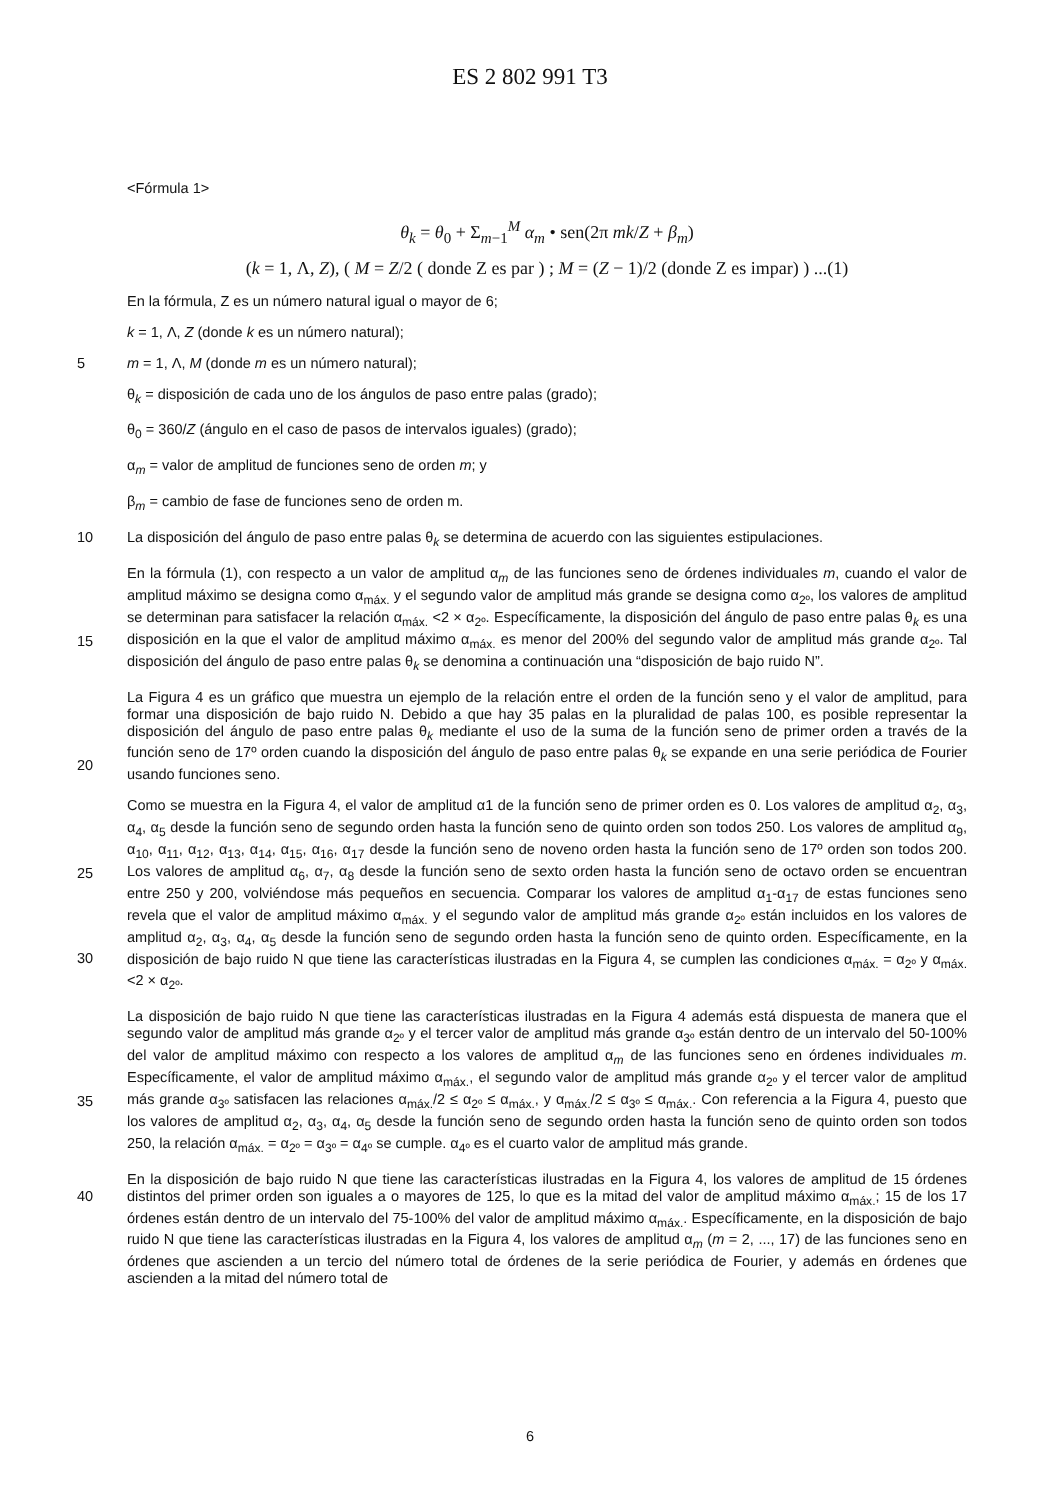ES 2 802 991 T3
<Fórmula 1>
θ<sub>k</sub> = θ<sub>0</sub> + Σ<sub>m−1</sub><sup>M</sup> α<sub>m</sub> • sen(2π mk/Z + β<sub>m</sub>)
(k = 1, Λ, Z), ( M = Z/2 ( donde Z es par ) ; M = (Z − 1)/2 (donde Z es impar) ) ...(1)
En la fórmula, Z es un número natural igual o mayor de 6;
k = 1, Λ, Z (donde k es un número natural);
5 m = 1, Λ, M (donde m es un número natural);
θ<sub>k</sub> = disposición de cada uno de los ángulos de paso entre palas (grado);
θ<sub>0</sub> = 360/Z (ángulo en el caso de pasos de intervalos iguales) (grado);
α<sub>m</sub> = valor de amplitud de funciones seno de orden m; y
β<sub>m</sub> = cambio de fase de funciones seno de orden m.
10 La disposición del ángulo de paso entre palas θ<sub>k</sub> se determina de acuerdo con las siguientes estipulaciones.
En la fórmula (1), con respecto a un valor de amplitud α<sub>m</sub> de las funciones seno de órdenes individuales m, cuando el valor de amplitud máximo se designa como α<sub>máx.</sub> y el segundo valor de amplitud más grande se designa como α<sub>2º</sub>, los valores de amplitud se determinan para satisfacer la relación α<sub>máx.</sub> <2 × α<sub>2º</sub>. Específicamente, la disposición del ángulo de paso entre palas θ<sub>k</sub> es una disposición en la que el valor de amplitud máximo α<sub>máx.</sub> es menor del 200% del
15
segundo valor de amplitud más grande α<sub>2º</sub>. Tal disposición del ángulo de paso entre palas θ<sub>k</sub> se denomina a continuación una “disposición de bajo ruido N”.
La Figura 4 es un gráfico que muestra un ejemplo de la relación entre el orden de la función seno y el valor de amplitud, para formar una disposición de bajo ruido N. Debido a que hay 35 palas en la pluralidad de palas 100, es posible representar la disposición del ángulo de paso entre palas θ<sub>k</sub> mediante el uso de la suma de la función seno
20
de primer orden a través de la función seno de 17º orden cuando la disposición del ángulo de paso entre palas θ<sub>k</sub> se expande en una serie periódica de Fourier usando funciones seno.
Como se muestra en la Figura 4, el valor de amplitud α1 de la función seno de primer orden es 0. Los valores de amplitud α<sub>2</sub>, α<sub>3</sub>, α<sub>4</sub>, α<sub>5</sub> desde la función seno de segundo orden hasta la función seno de quinto orden son todos 250. Los valores de amplitud α<sub>9</sub>, α<sub>10</sub>, α<sub>11</sub>, α<sub>12</sub>, α<sub>13</sub>, α<sub>14</sub>, α<sub>15</sub>, α<sub>16</sub>, α<sub>17</sub> desde la función seno de noveno orden hasta la
25
función seno de 17º orden son todos 200. Los valores de amplitud α<sub>6</sub>, α<sub>7</sub>, α<sub>8</sub> desde la función seno de sexto orden hasta la función seno de octavo orden se encuentran entre 250 y 200, volviéndose más pequeños en secuencia. Comparar los valores de amplitud α<sub>1</sub>-α<sub>17</sub> de estas funciones seno revela que el valor de amplitud máximo α<sub>máx.</sub> y el segundo valor de amplitud más grande α<sub>2º</sub> están incluidos en los valores de amplitud α<sub>2</sub>, α<sub>3</sub>, α<sub>4</sub>, α<sub>5</sub> desde la función seno de segundo orden hasta la función seno de quinto orden. Específicamente, en la disposición de bajo ruido N
30
que tiene las características ilustradas en la Figura 4, se cumplen las condiciones α<sub>máx.</sub> = α<sub>2º</sub> y α<sub>máx.</sub> <2 × α<sub>2º</sub>.
La disposición de bajo ruido N que tiene las características ilustradas en la Figura 4 además está dispuesta de manera que el segundo valor de amplitud más grande α<sub>2º</sub> y el tercer valor de amplitud más grande α<sub>3º</sub> están dentro de un intervalo del 50-100% del valor de amplitud máximo con respecto a los valores de amplitud α<sub>m</sub> de las funciones seno en órdenes individuales m. Específicamente, el valor de amplitud máximo α<sub>máx.</sub>, el segundo valor de
35
amplitud más grande α<sub>2º</sub> y el tercer valor de amplitud más grande α<sub>3º</sub> satisfacen las relaciones α<sub>máx.</sub>/2 ≤ α<sub>2º</sub> ≤ α<sub>máx.</sub>, y α<sub>máx.</sub>/2 ≤ α<sub>3º</sub> ≤ α<sub>máx.</sub>. Con referencia a la Figura 4, puesto que los valores de amplitud α<sub>2</sub>, α<sub>3</sub>, α<sub>4</sub>, α<sub>5</sub> desde la función seno de segundo orden hasta la función seno de quinto orden son todos 250, la relación α<sub>máx.</sub> = α<sub>2º</sub> = α<sub>3º</sub> = α<sub>4º</sub> se cumple. α<sub>4º</sub> es el cuarto valor de amplitud más grande.
En la disposición de bajo ruido N que tiene las características ilustradas en la Figura 4, los valores de amplitud de 15
40
órdenes distintos del primer orden son iguales a o mayores de 125, lo que es la mitad del valor de amplitud máximo α<sub>máx.</sub>; 15 de los 17 órdenes están dentro de un intervalo del 75-100% del valor de amplitud máximo α<sub>máx.</sub>. Específicamente, en la disposición de bajo ruido N que tiene las características ilustradas en la Figura 4, los valores de amplitud α<sub>m</sub> (m = 2, ..., 17) de las funciones seno en órdenes que ascienden a un tercio del número total de órdenes de la serie periódica de Fourier, y además en órdenes que ascienden a la mitad del número total de
6